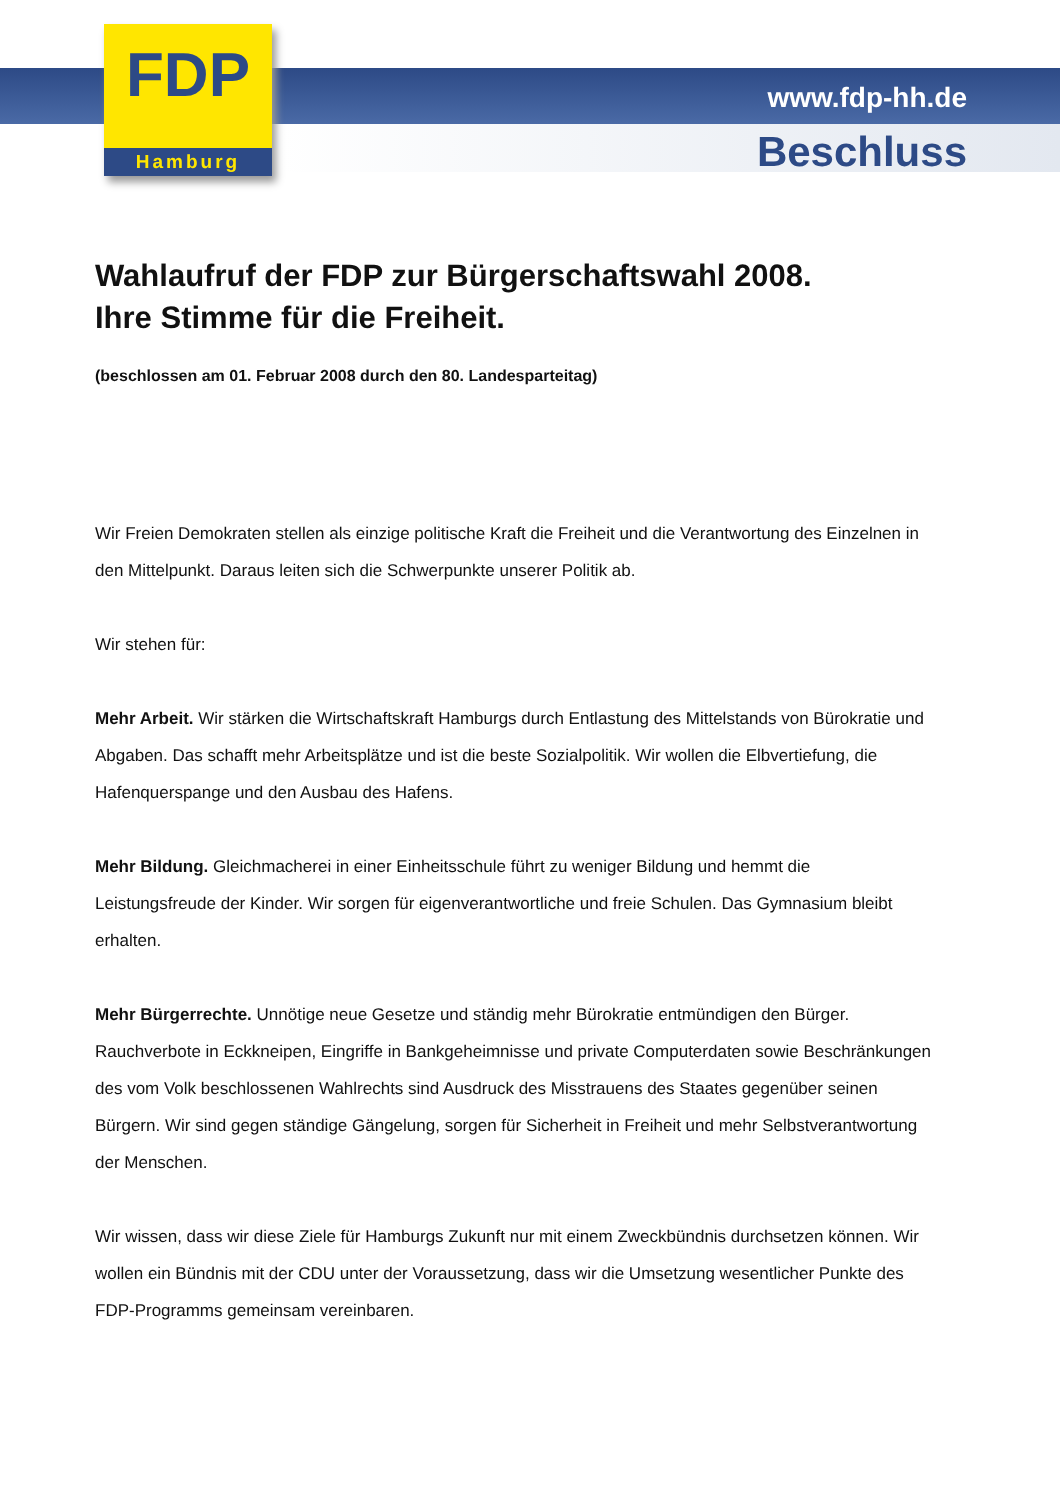FDP
Hamburg
www.fdp-hh.de
Beschluss
Wahlaufruf der FDP zur Bürgerschaftswahl 2008.
Ihre Stimme für die Freiheit.
(beschlossen am 01. Februar 2008 durch den 80. Landesparteitag)
Wir Freien Demokraten stellen als einzige politische Kraft die Freiheit und die Verantwortung des Einzelnen in den Mittelpunkt. Daraus leiten sich die Schwerpunkte unserer Politik ab.
Wir stehen für:
Mehr Arbeit. Wir stärken die Wirtschaftskraft Hamburgs durch Entlastung des Mittelstands von Bürokratie und Abgaben. Das schafft mehr Arbeitsplätze und ist die beste Sozialpolitik. Wir wollen die Elbvertiefung, die Hafenquerspange und den Ausbau des Hafens.
Mehr Bildung. Gleichmacherei in einer Einheitsschule führt zu weniger Bildung und hemmt die Leistungsfreude der Kinder. Wir sorgen für eigenverantwortliche und freie Schulen. Das Gymnasium bleibt erhalten.
Mehr Bürgerrechte. Unnötige neue Gesetze und ständig mehr Bürokratie entmündigen den Bürger. Rauchverbote in Eckkneipen, Eingriffe in Bankgeheimnisse und private Computerdaten sowie Beschränkungen des vom Volk beschlossenen Wahlrechts sind Ausdruck des Misstrauens des Staates gegenüber seinen Bürgern. Wir sind gegen ständige Gängelung, sorgen für Sicherheit in Freiheit und mehr Selbstverantwortung der Menschen.
Wir wissen, dass wir diese Ziele für Hamburgs Zukunft nur mit einem Zweckbündnis durchsetzen können. Wir wollen ein Bündnis mit der CDU unter der Voraussetzung, dass wir die Umsetzung wesentlicher Punkte des FDP-Programms gemeinsam vereinbaren.